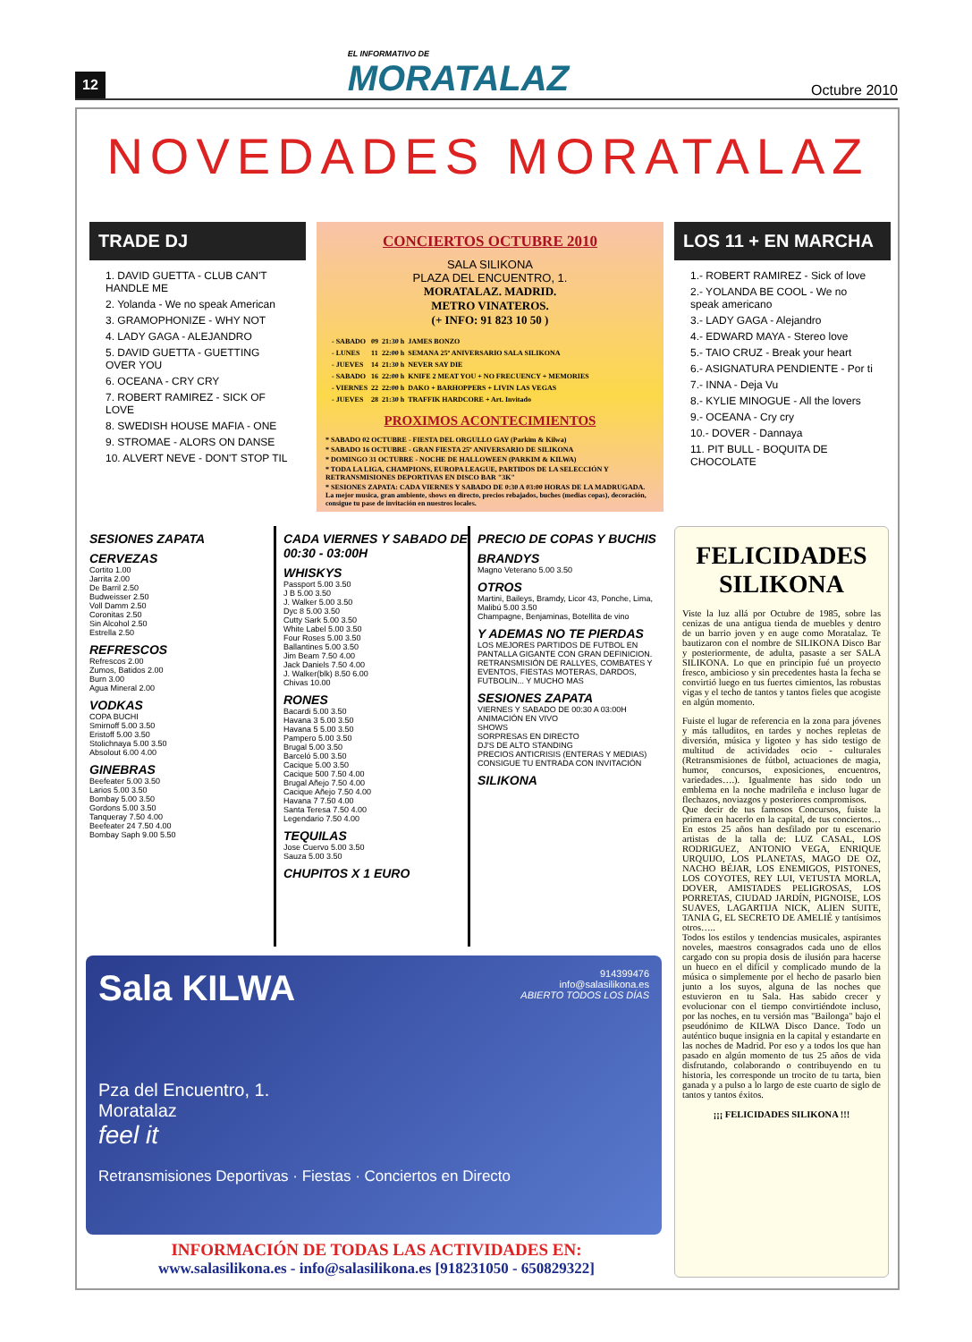12 EL INFORMATIVO DE
MORATALAZ Octubre 2010
NOVEDADES MORATALAZ
TRADE DJ
1. DAVID GUETTA - CLUB CAN'T HANDLE ME
2. Yolanda - We no speak American
3. GRAMOPHONIZE - WHY NOT
4. LADY GAGA - ALEJANDRO
5. DAVID GUETTA - GUETTING OVER YOU
6. OCEANA - CRY CRY
7. ROBERT RAMIREZ - SICK OF LOVE
8. SWEDISH HOUSE MAFIA - ONE
9. STROMAE - ALORS ON DANSE
10. ALVERT NEVE - DON'T STOP TIL
CONCIERTOS OCTUBRE 2010
SALA SILIKONA
PLAZA DEL ENCUENTRO, 1.
MORATALAZ. MADRID.
METRO VINATEROS.
(+ INFO: 91 823 10 50 )
| - SABADO | 09 | 21:30 h | JAMES BONZO |
| - LUNES | 11 | 22:00 h | SEMANA 25º ANIVERSARIO SALA SILIKONA |
| - JUEVES | 14 | 21:30 h | NEVER SAY DIE |
| - SABADO | 16 | 22:00 h | KNIFE 2 MEAT YOU + NO FRECUENCY + MEMORIES |
| - VIERNES | 22 | 22:00 h | DAKO + BARHOPPERS + LIVIN LAS VEGAS |
| - JUEVES | 28 | 21:30 h | TRAFFIK HARDCORE + Art. Invitado |
PROXIMOS ACONTECIMIENTOS
* SABADO 02 OCTUBRE - FIESTA DEL ORGULLO GAY (Parkim & Kilwa)
* SABADO 16 OCTUBRE - GRAN FIESTA 25º ANIVERSARIO DE SILIKONA
* DOMINGO 31 OCTUBRE - NOCHE DE HALLOWEEN (PARKIM & KILWA)
* TODA LA LIGA, CHAMPIONS, EUROPA LEAGUE, PARTIDOS DE LA SELECCIÓN Y RETRANSMISIONES DEPORTIVAS EN DISCO BAR "3K"
* SESIONES ZAPATA: CADA VIERNES Y SABADO DE 0:30 A 03:00 HORAS DE LA MADRUGADA. La mejor musica, gran ambiente, shows en directo, precios rebajados, buches (medias copas), decoración, consigue tu pase de invitación en nuestros locales.
LOS 11 + EN MARCHA
1.- ROBERT RAMIREZ - Sick of love
2.- YOLANDA BE COOL - We no speak americano
3.- LADY GAGA - Alejandro
4.- EDWARD MAYA - Stereo love
5.- TAIO CRUZ - Break your heart
6.- ASIGNATURA PENDIENTE - Por ti
7.- INNA - Deja Vu
8.- KYLIE MINOGUE - All the lovers
9.- OCEANA - Cry cry
10.- DOVER - Dannaya
11. PIT BULL - BOQUITA DE CHOCOLATE
SESIONES ZAPATA
CERVEZAS
Cortito 1.00
Jarrita 2.00
De Barril 2.50
Budweisser 2.50
Voll Damm 2.50
Coronitas 2.50
Sin Alcohol 2.50
Estrella 2.50
REFRESCOS
Refrescos 2.00
Zumos, Batidos 2.00
Burn 3.00
Agua Mineral 2.00
VODKAS
COPA BUCHI
Smirnoff 5.00 3.50
Eristoff 5.00 3.50
Stolichnaya 5.00 3.50
Absolout 6.00 4.00
GINEBRAS
Beefeater 5.00 3.50
Larios 5.00 3.50
Bombay 5.00 3.50
Gordons 5.00 3.50
Tanqueray 7.50 4.00
Beefeater 24 7.50 4.00
Bombay Saph 9.00 5.50
CADA VIERNES Y SABADO DE 00:30 - 03:00H
WHISKYS
Passport 5.00 3.50
J B 5.00 3.50
J. Walker 5.00 3.50
Dyc 8 5.00 3.50
Cutty Sark 5.00 3.50
White Label 5.00 3.50
Four Roses 5.00 3.50
Ballantines 5.00 3.50
Jim Beam 7.50 4.00
Jack Daniels 7.50 4.00
J. Walker(blk) 8.50 6.00
Chivas 10.00
RONES
Bacardi 5.00 3.50
Havana 3 5.00 3.50
Havana 5 5.00 3.50
Pampero 5.00 3.50
Brugal 5.00 3.50
Barceló 5.00 3.50
Cacique 5.00 3.50
Cacique 500 7.50 4.00
Brugal Añejo 7.50 4.00
Cacique Añejo 7.50 4.00
Havana 7 7.50 4.00
Santa Teresa 7.50 4.00
Legendario 7.50 4.00
TEQUILAS
Jose Cuervo 5.00 3.50
Sauza 5.00 3.50
CHUPITOS X 1 EURO
PRECIO DE COPAS Y BUCHIS
BRANDYS
Magno Veterano 5.00 3.50
OTROS
Martini, Baileys, Bramdy, Licor 43, Ponche, Lima, Malibú 5.00 3.50
Champagne, Benjaminas, Botellita de vino
Y ADEMAS NO TE PIERDAS
LOS MEJORES PARTIDOS DE FUTBOL EN PANTALLA GIGANTE CON GRAN DEFINICION. RETRANSMISIÓN DE RALLYES, COMBATES Y EVENTOS, FIESTAS MOTERAS, DARDOS, FUTBOLIN... Y MUCHO MAS
SESIONES ZAPATA
VIERNES Y SABADO DE 00:30 A 03:00H
ANIMACIÓN EN VIVO
SHOWS
SORPRESAS EN DIRECTO
DJ'S DE ALTO STANDING
PRECIOS ANTICRISIS (ENTERAS Y MEDIAS)
CONSIGUE TU ENTRADA CON INVITACIÓN
SILIKONA
914399476
info@salasilikona.es
ABIERTO TODOS LOS DÍAS
Sala KILWA
Pza del Encuentro, 1.
Moratalaz
feel it
Retransmisiones Deportivas · Fiestas · Conciertos en Directo
INFORMACIÓN DE TODAS LAS ACTIVIDADES EN:
www.salasilikona.es - info@salasilikona.es [918231050 - 650829322]
FELICIDADES SILIKONA
Viste la luz allá por Octubre de 1985, sobre las cenizas de una antigua tienda de muebles y dentro de un barrio joven y en auge como Moratalaz. Te bautizaron con el nombre de SILIKONA Disco Bar y posteriormente, de adulta, pasaste a ser SALA SILIKONA. Lo que en principio fué un proyecto fresco, ambicioso y sin precedentes hasta la fecha se convirtió luego en tus fuertes cimientos, las robustas vigas y el techo de tantos y tantos fieles que acogiste en algún momento.
Fuiste el lugar de referencia en la zona para jóvenes y más talluditos, en tardes y noches repletas de diversión, música y ligoteo y has sido testigo de multitud de actividades ocio - culturales (Retransmisiones de fútbol, actuaciones de magia, humor, concursos, exposiciones, encuentros, variedades….). Igualmente has sido todo un emblema en la noche madrileña e incluso lugar de flechazos, noviazgos y posteriores compromisos.
Que decir de tus famosos Concursos, fuiste la primera en hacerlo en la capital, de tus conciertos…En estos 25 años han desfilado por tu escenario artistas de la talla de: LUZ CASAL, LOS RODRIGUEZ, ANTONIO VEGA, ENRIQUE URQUIJO, LOS PLANETAS, MAGO DE OZ, NACHO BÉJAR, LOS ENEMIGOS, PISTONES, LOS COYOTES, REY LUI, VETUSTA MORLA, DOVER, AMISTADES PELIGROSAS, LOS PORRETAS, CIUDAD JARDÍN, PIGNOISE, LOS SUAVES, LAGARTIJA NICK, ALIEN SUITE, TANIA G, EL SECRETO DE AMELIÉ y tantísimos otros…..
Todos los estilos y tendencias musicales, aspirantes noveles, maestros consagrados cada uno de ellos cargado con su propia dosis de ilusión para hacerse un hueco en el difícil y complicado mundo de la música o simplemente por el hecho de pasarlo bien junto a los suyos, alguna de las noches que estuvieron en tu Sala. Has sabido crecer y evolucionar con el tiempo convirtiéndote incluso, por las noches, en tu versión mas "Bailonga" bajo el pseudónimo de KILWA Disco Dance. Todo un auténtico buque insignia en la capital y estandarte en las noches de Madrid. Por eso y a todos los que han pasado en algún momento de tus 25 años de vida disfrutando, colaborando o contribuyendo en tu historia, les corresponde un trocito de tu tarta, bien ganada y a pulso a lo largo de este cuarto de siglo de tantos y tantos éxitos.
¡¡¡ FELICIDADES SILIKONA !!!